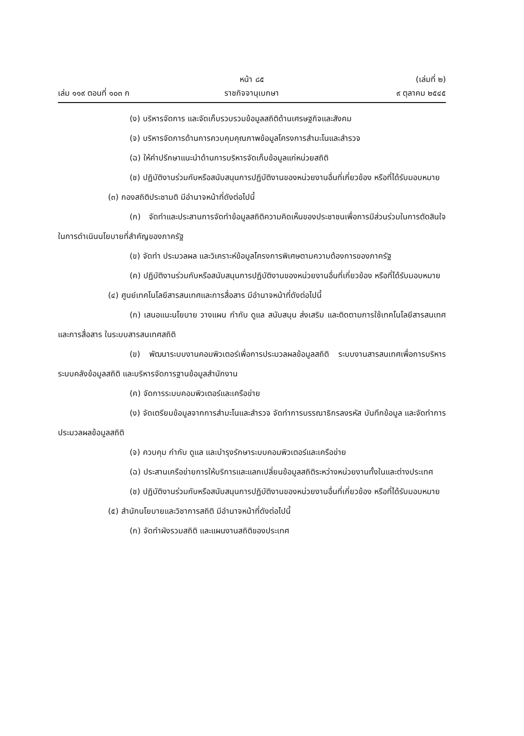หน้า ๘๕ (เล่มที่ ๒)
เล่ม ๑๑๙ ตอนที่ ๑๐๓ ก ราชกิจจานุเบกษา ๙ ตุลาคม ๒๕๔๕
(ง) บริหารจัดการ และจัดเก็บรวบรวมข้อมูลสถิติด้านเศรษฐกิจและสังคม
(จ) บริหารจัดการด้านการควบคุมคุณภาพข้อมูลโครงการสำมะโนและสำรวจ
(ฉ) ให้คำปรึกษาแนะนำด้านการบริหารจัดเก็บข้อมูลแก่หน่วยสถิติ
(ช) ปฏิบัติงานร่วมกับหรือสนับสนุนการปฏิบัติงานของหน่วยงานอื่นที่เกี่ยวข้อง หรือที่ได้รับมอบหมาย
(๓) กองสถิติประชามติ มีอำนาจหน้าที่ดังต่อไปนี้
(ก) จัดทำและประสานการจัดทำข้อมูลสถิติความคิดเห็นของประชาชนเพื่อการมีส่วนร่วมในการตัดสินใจ ในการดำเนินนโยบายที่สำคัญของภาครัฐ
(ข) จัดทำ ประมวลผล และวิเคราะห์ข้อมูลโครงการพิเศษตามความต้องการของภาครัฐ
(ค) ปฏิบัติงานร่วมกับหรือสนับสนุนการปฏิบัติงานของหน่วยงานอื่นที่เกี่ยวข้อง หรือที่ได้รับมอบหมาย
(๔) ศูนย์เทคโนโลยีสารสนเทศและการสื่อสาร มีอำนาจหน้าที่ดังต่อไปนี้
(ก) เสนอแนะนโยบาย วางแผน กำกับ ดูแล สนับสนุน ส่งเสริม และติดตามการใช้เทคโนโลยีสารสนเทศและการสื่อสาร ในระบบสารสนเทศสถิติ
(ข) พัฒนาระบบงานคอมพิวเตอร์เพื่อการประมวลผลข้อมูลสถิติ ระบบงานสารสนเทศเพื่อการบริหาร ระบบคลังข้อมูลสถิติ และบริหารจัดการฐานข้อมูลสำนักงาน
(ค) จัดการระบบคอมพิวเตอร์และเครือข่าย
(ง) จัดเตรียมข้อมูลจากการสำมะโนและสำรวจ จัดทำการบรรณาธิกรลงรหัส บันทึกข้อมูล และจัดทำการประมวลผลข้อมูลสถิติ
(จ) ควบคุม กำกับ ดูแล และบำรุงรักษาระบบคอมพิวเตอร์และเครือข่าย
(ฉ) ประสานเครือข่ายการให้บริการและแลกเปลี่ยนข้อมูลสถิติระหว่างหน่วยงานทั้งในและต่างประเทศ
(ช) ปฏิบัติงานร่วมกับหรือสนับสนุนการปฏิบัติงานของหน่วยงานอื่นที่เกี่ยวข้อง หรือที่ได้รับมอบหมาย
(๕) สำนักนโยบายและวิชาการสถิติ มีอำนาจหน้าที่ดังต่อไปนี้
(ก) จัดทำผังรวมสถิติ และแผนงานสถิติของประเทศ